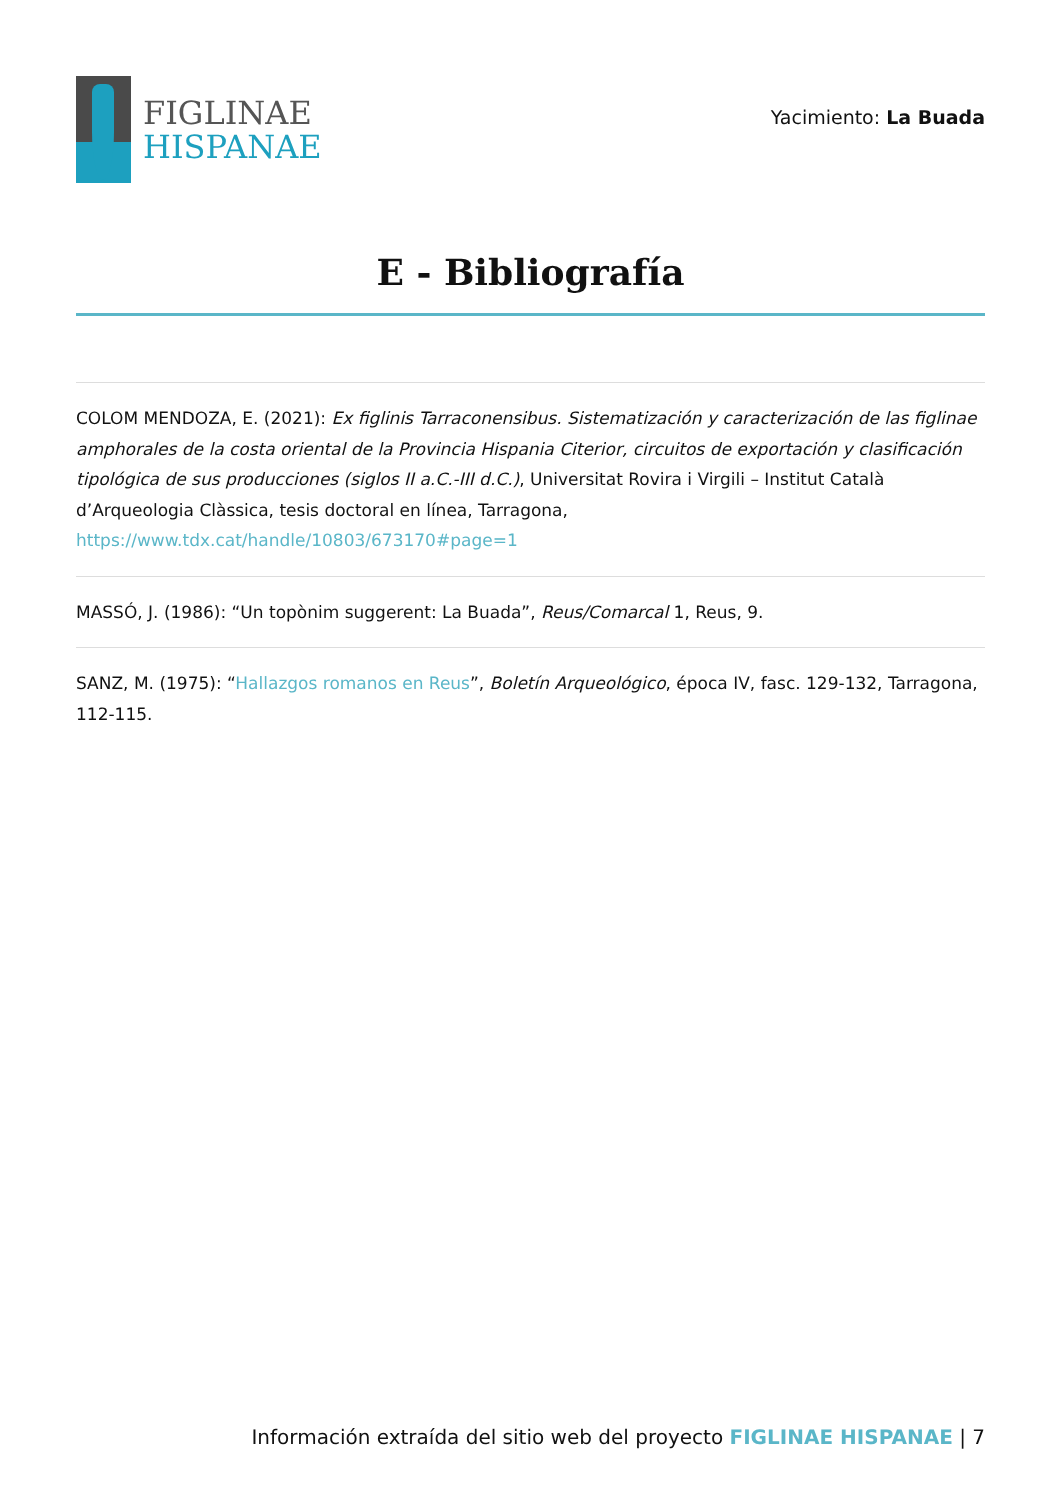FIGLINAE
HISPANAE
Yacimiento: La Buada
E - Bibliografía
COLOM MENDOZA, E. (2021): Ex figlinis Tarraconensibus. Sistematización y caracterización de las figlinae amphorales de la costa oriental de la Provincia Hispania Citerior, circuitos de exportación y clasificación tipológica de sus producciones (siglos II a.C.-III d.C.), Universitat Rovira i Virgili – Institut Català d’Arqueologia Clàssica, tesis doctoral en línea, Tarragona, https://www.tdx.cat/handle/10803/673170#page=1
MASSÓ, J. (1986): “Un topònim suggerent: La Buada”, Reus/Comarcal 1, Reus, 9.
SANZ, M. (1975): “Hallazgos romanos en Reus”, Boletín Arqueológico, época IV, fasc. 129-132, Tarragona, 112-115.
Información extraída del sitio web del proyecto FIGLINAE HISPANAE | 7